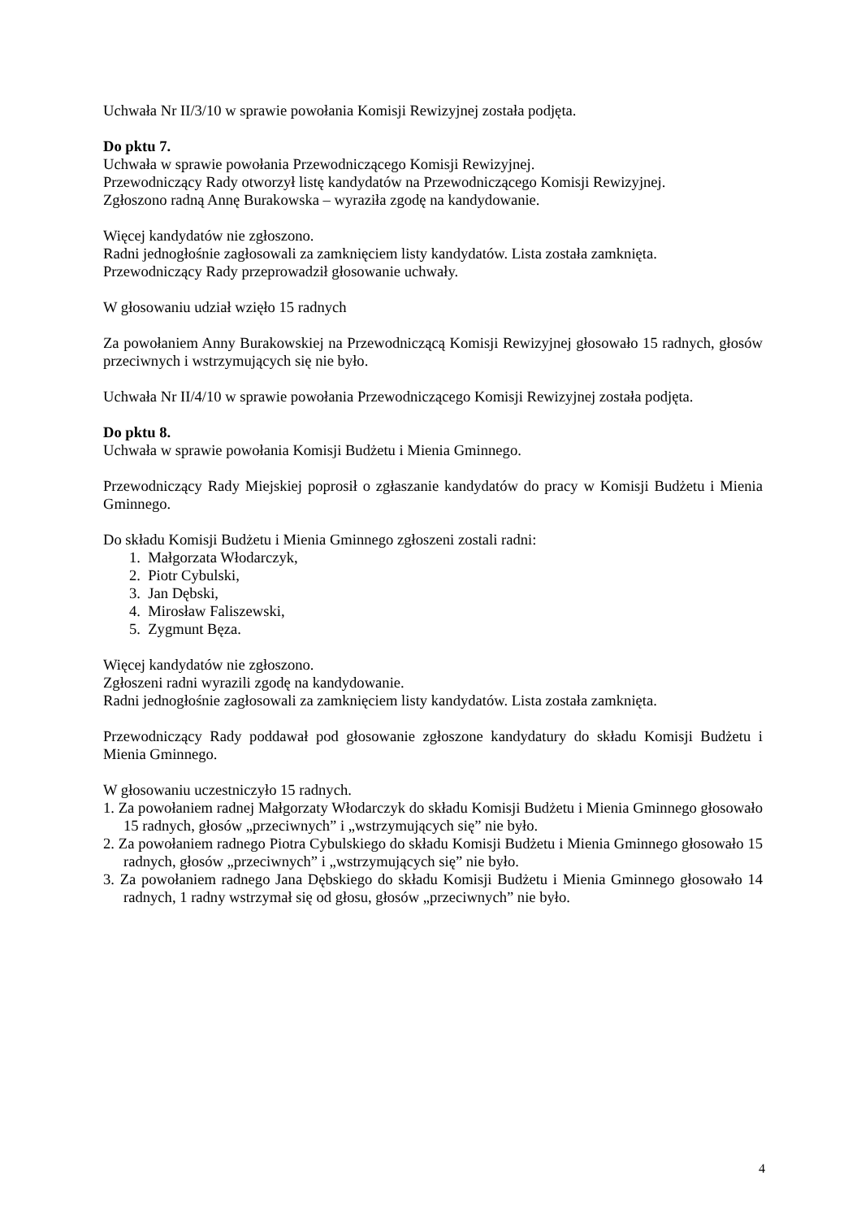Uchwała Nr II/3/10 w sprawie powołania Komisji Rewizyjnej została podjęta.
Do pktu 7.
Uchwała w sprawie powołania Przewodniczącego Komisji Rewizyjnej.
Przewodniczący Rady otworzył listę kandydatów na Przewodniczącego Komisji Rewizyjnej.
Zgłoszono radną Annę Burakowska – wyraziła zgodę na kandydowanie.
Więcej kandydatów nie zgłoszono.
Radni jednogłośnie zagłosowali za zamknięciem listy kandydatów. Lista została zamknięta.
Przewodniczący Rady przeprowadził głosowanie uchwały.
W głosowaniu udział wzięło 15 radnych
Za powołaniem Anny Burakowskiej na Przewodniczącą Komisji Rewizyjnej głosowało 15 radnych, głosów przeciwnych i wstrzymujących się nie było.
Uchwała Nr II/4/10 w sprawie powołania Przewodniczącego Komisji Rewizyjnej została podjęta.
Do pktu 8.
Uchwała w sprawie powołania Komisji Budżetu i Mienia Gminnego.
Przewodniczący Rady Miejskiej poprosił o zgłaszanie kandydatów do pracy w Komisji Budżetu i Mienia Gminnego.
Do składu Komisji Budżetu i Mienia Gminnego zgłoszeni zostali radni:
1. Małgorzata Włodarczyk,
2. Piotr Cybulski,
3. Jan Dębski,
4. Mirosław Faliszewski,
5. Zygmunt Bęza.
Więcej kandydatów nie zgłoszono.
Zgłoszeni radni wyrazili zgodę na kandydowanie.
Radni jednogłośnie zagłosowali za zamknięciem listy kandydatów. Lista została zamknięta.
Przewodniczący Rady poddawał pod głosowanie zgłoszone kandydatury do składu Komisji Budżetu i Mienia Gminnego.
W głosowaniu uczestniczyło 15 radnych.
1. Za powołaniem radnej Małgorzaty Włodarczyk do składu Komisji Budżetu i Mienia Gminnego głosowało 15 radnych, głosów „przeciwnych” i „wstrzymujących się” nie było.
2. Za powołaniem radnego Piotra Cybulskiego do składu Komisji Budżetu i Mienia Gminnego głosowało 15 radnych, głosów „przeciwnych” i „wstrzymujących się” nie było.
3. Za powołaniem radnego Jana Dębskiego do składu Komisji Budżetu i Mienia Gminnego głosowało 14 radnych, 1 radny wstrzymał się od głosu, głosów „przeciwnych” nie było.
4